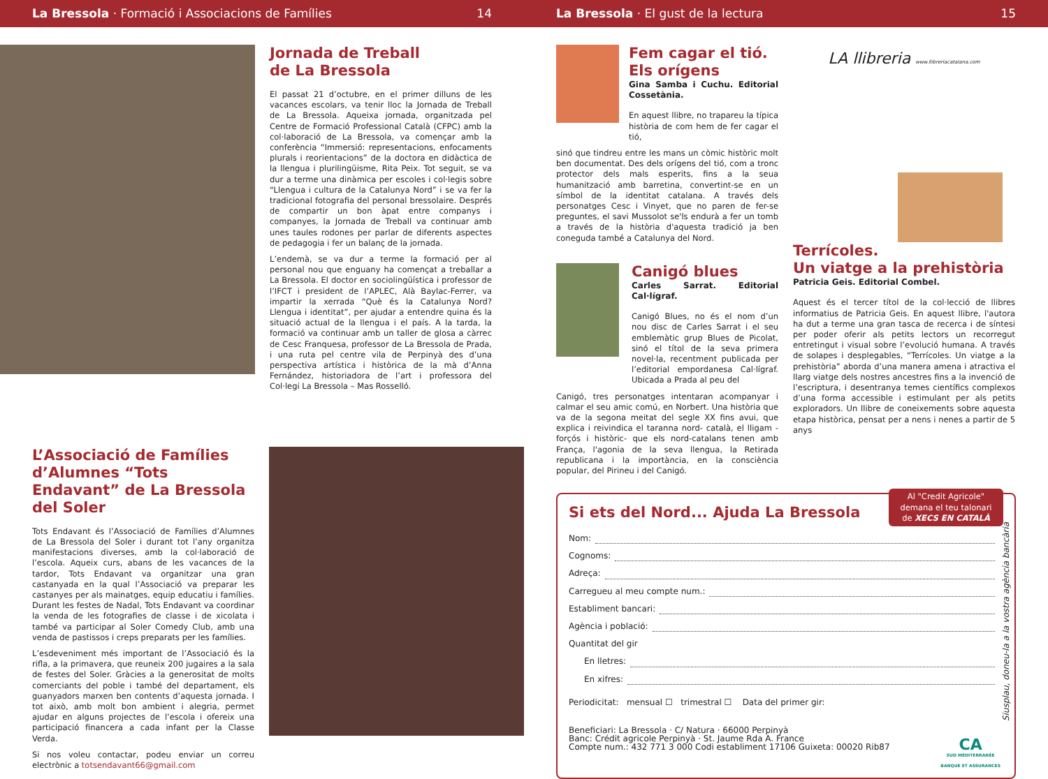La Bressola · Formació i Associacions de Famílies 14
Jornada de Treball
de La Bressola
El passat 21 d’octubre, en el primer dilluns de les vacances escolars, va tenir lloc la Jornada de Treball de La Bressola. Aqueixa jornada, organitzada pel Centre de Formació Professional Català (CFPC) amb la col·laboració de La Bressola, va començar amb la conferència “Immersió: representacions, enfocaments plurals i reorientacions” de la doctora en didàctica de la llengua i plurilingüisme, Rita Peix. Tot seguit, se va dur a terme una dinàmica per escoles i col·legis sobre “Llengua i cultura de la Catalunya Nord” i se va fer la tradicional fotografia del personal bressolaire. Després de compartir un bon àpat entre companys i companyes, la Jornada de Treball va continuar amb unes taules rodones per parlar de diferents aspectes de pedagogia i fer un balanç de la jornada.
L’endemà, se va dur a terme la formació per al personal nou que enguany ha començat a treballar a La Bressola. El doctor en sociolingüística i professor de l’IFCT i president de l’APLEC, Alà Baylac-Ferrer, va impartir la xerrada “Què és la Catalunya Nord? Llengua i identitat”, per ajudar a entendre quina és la situació actual de la llengua i el país. A la tarda, la formació va continuar amb un taller de glosa a càrrec de Cesc Franquesa, professor de La Bressola de Prada, i una ruta pel centre vila de Perpinyà des d’una perspectiva artística i històrica de la mà d’Anna Fernández, historiadora de l’art i professora del Col·legi La Bressola – Mas Rosselló.
L’Associació de Famílies d’Alumnes “Tots Endavant” de La Bressola del Soler
Tots Endavant és l’Associació de Famílies d’Alumnes de La Bressola del Soler i durant tot l’any organitza manifestacions diverses, amb la col·laboració de l’escola. Aqueix curs, abans de les vacances de la tardor, Tots Endavant va organitzar una gran castanyada en la qual l’Associació va preparar les castanyes per als mainatges, equip educatiu i famílies. Durant les festes de Nadal, Tots Endavant va coordinar la venda de les fotografies de classe i de xicolata i també va participar al Soler Comedy Club, amb una venda de pastissos i creps preparats per les famílies.
L’esdeveniment més important de l’Associació és la rifla, a la primavera, que reuneix 200 jugaires a la sala de festes del Soler. Gràcies a la generositat de molts comerciants del poble i també del departament, els guanyadors marxen ben contents d’aquesta jornada. I tot això, amb molt bon ambient i alegria, permet ajudar en alguns projectes de l’escola i ofereix una participació financera a cada infant per la Classe Verda.
Si nos voleu contactar, podeu enviar un correu electrònic a totsendavant66@gmail.com
La Bressola · El gust de la lectura 15
Fem cagar el tió.
Els orígens
Gina Samba i Cuchu. Editorial Cossetània.
En aquest llibre, no trapareu la típica història de com hem de fer cagar el tió,
sinó que tindreu entre les mans un còmic històric molt ben documentat. Des dels orígens del tió, com a tronc protector dels mals esperits, fins a la seua humanització amb barretina, convertint-se en un símbol de la identitat catalana. A través dels personatges Cesc i Vinyet, que no paren de fer-se preguntes, el savi Mussolot se'ls endurà a fer un tomb a través de la història d'aquesta tradició ja ben coneguda també a Catalunya del Nord.
Canigó blues
Carles Sarrat. Editorial Cal·lígraf.
Canigó Blues, no és el nom d’un nou disc de Carles Sarrat i el seu emblemàtic grup Blues de Picolat, sinó el títol de la seva primera novel·la, recentment publicada per l’editorial empordanesa Cal·lígraf. Ubicada a Prada al peu del
Canigó, tres personatges intentaran acompanyar i calmar el seu amic comú, en Norbert. Una història que va de la segona meitat del segle XX fins avui, que explica i reivindica el taranna nord- català, el lligam -forçós i històric- que els nord-catalans tenen amb França, l'agonia de la seva llengua, la Retirada republicana i la importància, en la consciència popular, del Pirineu i del Canigó.
LA llibreria www.llibreriacatalana.com
Terrícoles.
Un viatge a la prehistòria
Patricia Geis. Editorial Combel.
Aquest és el tercer títol de la col·lecció de llibres informatius de Patricia Geis. En aquest llibre, l'autora ha dut a terme una gran tasca de recerca i de síntesi per poder oferir als petits lectors un recorregut entretingut i visual sobre l’evolució humana. A través de solapes i desplegables, “Terrícoles. Un viatge a la prehistòria” aborda d’una manera amena i atractiva el llarg viatge dels nostres ancestres fins a la invenció de l’escriptura, i desentranya temes científics complexos d’una forma accessible i estimulant per als petits exploradors. Un llibre de coneixements sobre aquesta etapa històrica, pensat per a nens i nenes a partir de 5 anys
Si ets del Nord... Ajuda La Bressola
Al "Credit Agricole" demana el teu talonari
de XECS EN CATALÀ
Nom:
Cognoms:
Adreça:
Carregueu al meu compte num.:
Establiment bancari:
Agència i població:
Quantitat del gir
En lletres:
En xifres:
Periodicitat: mensual ☐ trimestral ☐ Data del primer gir:
Beneficiari: La Bressola · C/ Natura · 66000 Perpinyà
Banc: Crédit agricole Perpinyà · St. Jaume Rda A. France
Compte num.: 432 771 3 000 Codi establiment 17106 Guixeta: 00020 Rib87
CA
SUD MÉDITERRANÉE
BANQUE ET ASSURANCES
Siusplau, doneu-la a la vostra agència bancària